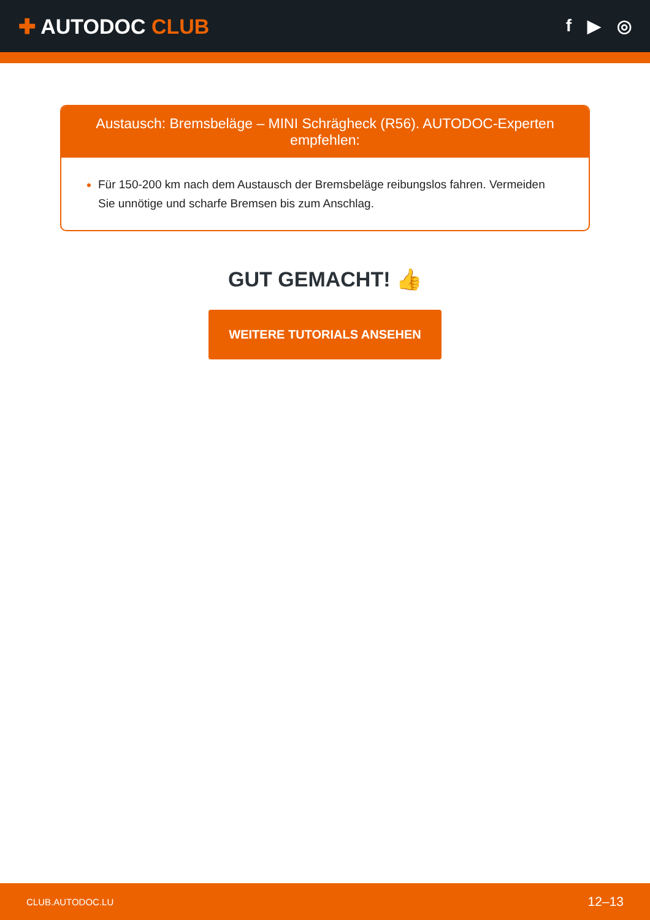✚ AUTODOC CLUB
f ▶ ◎
Austausch: Bremsbeläge – MINI Schrägheck (R56). AUTODOC-Experten empfehlen:
Für 150-200 km nach dem Austausch der Bremsbeläge reibungslos fahren. Vermeiden Sie unnötige und scharfe Bremsen bis zum Anschlag.
GUT GEMACHT! 👍
WEITERE TUTORIALS ANSEHEN
CLUB.AUTODOC.LU 12–13